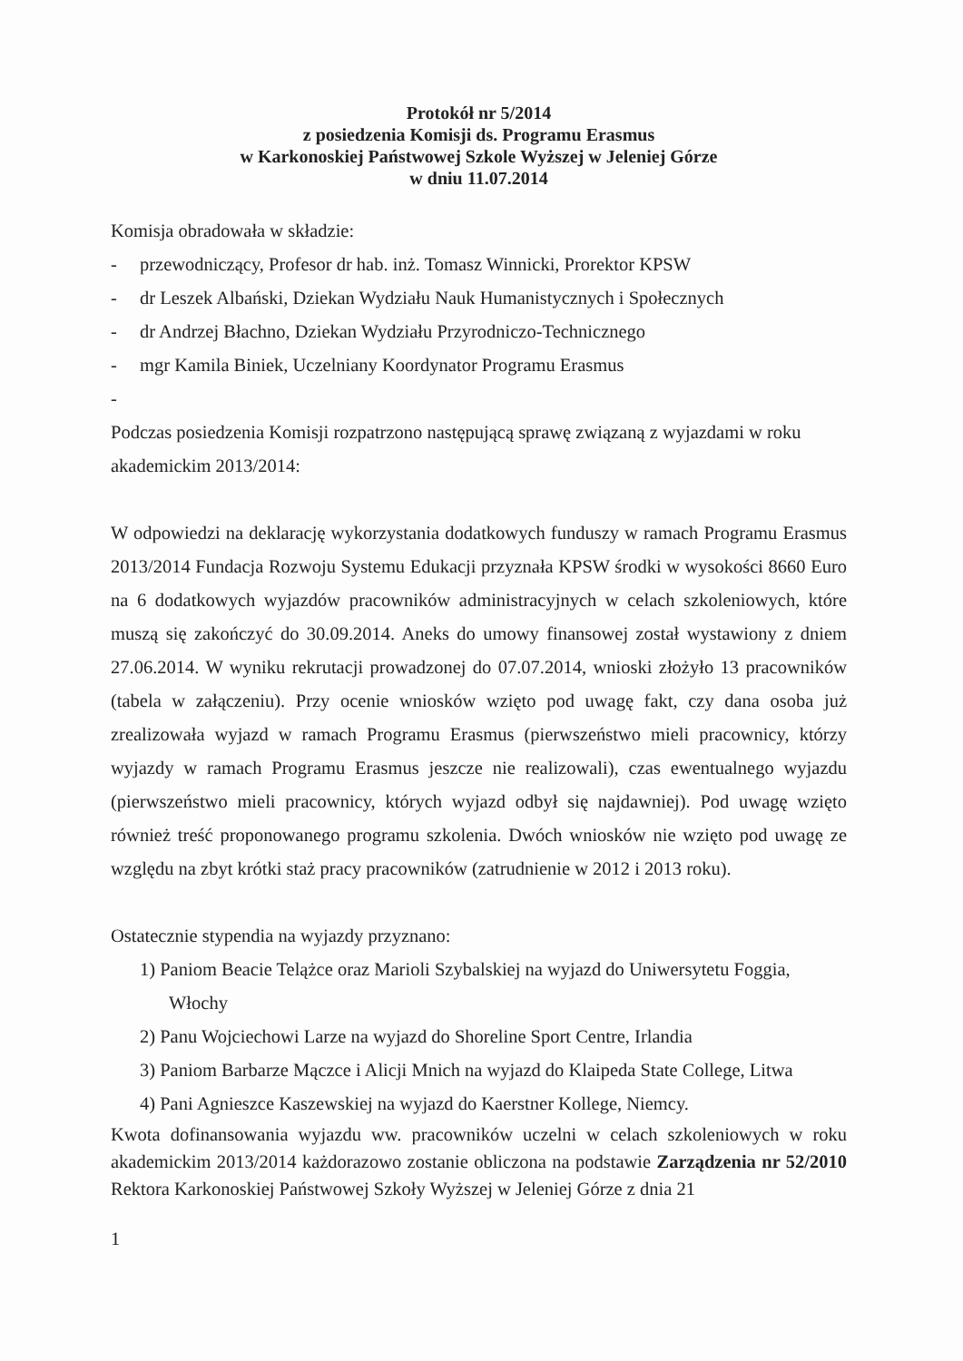Protokół nr 5/2014
z posiedzenia Komisji ds. Programu Erasmus
w Karkonoskiej Państwowej Szkole Wyższej w Jeleniej Górze
w dniu 11.07.2014
Komisja obradowała w składzie:
- przewodniczący, Profesor dr hab. inż. Tomasz Winnicki, Prorektor KPSW
- dr Leszek Albański, Dziekan Wydziału Nauk Humanistycznych i Społecznych
- dr Andrzej Błachno, Dziekan Wydziału Przyrodniczo-Technicznego
- mgr Kamila Biniek, Uczelniany Koordynator Programu Erasmus
-
Podczas posiedzenia Komisji rozpatrzono następującą sprawę związaną z wyjazdami w roku akademickim 2013/2014:
W odpowiedzi na deklarację wykorzystania dodatkowych funduszy w ramach Programu Erasmus 2013/2014 Fundacja Rozwoju Systemu Edukacji przyznała KPSW środki w wysokości 8660 Euro na 6 dodatkowych wyjazdów pracowników administracyjnych w celach szkoleniowych, które muszą się zakończyć do 30.09.2014. Aneks do umowy finansowej został wystawiony z dniem 27.06.2014. W wyniku rekrutacji prowadzonej do 07.07.2014, wnioski złożyło 13 pracowników (tabela w załączeniu). Przy ocenie wniosków wzięto pod uwagę fakt, czy dana osoba już zrealizowała wyjazd w ramach Programu Erasmus (pierwszeństwo mieli pracownicy, którzy wyjazdy w ramach Programu Erasmus jeszcze nie realizowali), czas ewentualnego wyjazdu (pierwszeństwo mieli pracownicy, których wyjazd odbył się najdawniej). Pod uwagę wzięto również treść proponowanego programu szkolenia. Dwóch wniosków nie wzięto pod uwagę ze względu na zbyt krótki staż pracy pracowników (zatrudnienie w 2012 i 2013 roku).
Ostatecznie stypendia na wyjazdy przyznano:
1) Paniom Beacie Telążce oraz Marioli Szybalskiej na wyjazd do Uniwersytetu Foggia, Włochy
2) Panu Wojciechowi Larze na wyjazd do Shoreline Sport Centre, Irlandia
3) Paniom Barbarze Mączce i Alicji Mnich na wyjazd do Klaipeda State College, Litwa
4) Pani Agnieszce Kaszewskiej na wyjazd do Kaerstner Kollege, Niemcy.
Kwota dofinansowania wyjazdu ww. pracowników uczelni w celach szkoleniowych w roku akademickim 2013/2014 każdorazowo zostanie obliczona na podstawie Zarządzenia nr 52/2010 Rektora Karkonoskiej Państwowej Szkoły Wyższej w Jeleniej Górze z dnia 21
1